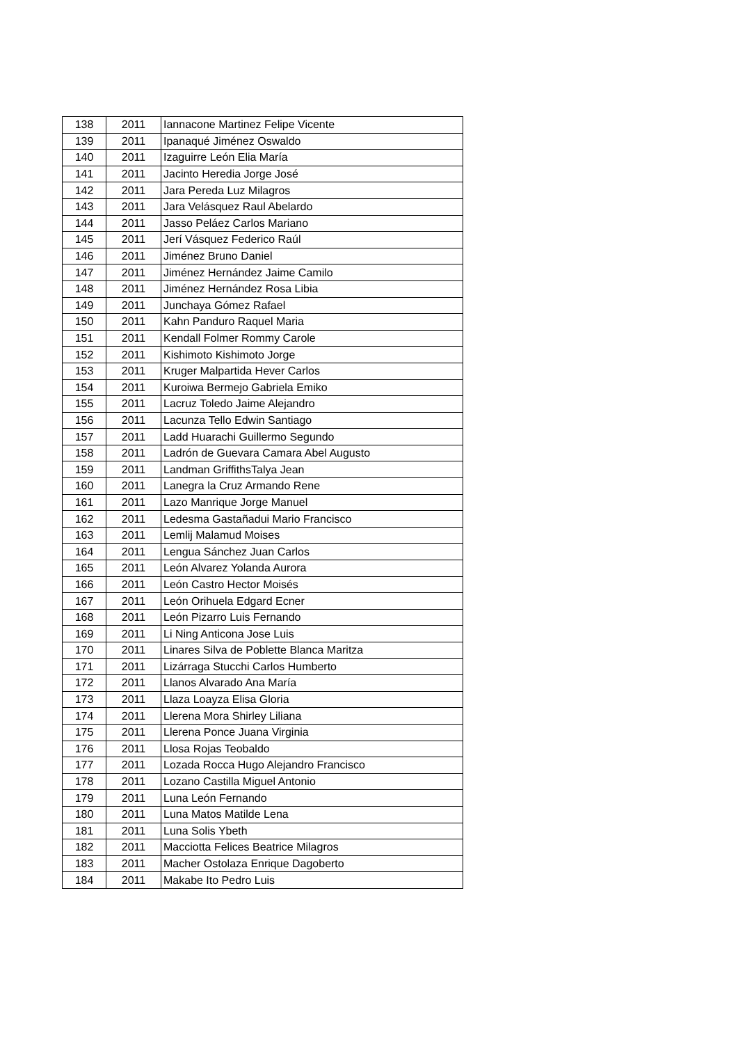| 138 | 2011 | Iannacone Martinez Felipe Vicente |
| 139 | 2011 | Ipanaqué Jiménez Oswaldo |
| 140 | 2011 | Izaguirre León Elia María |
| 141 | 2011 | Jacinto Heredia Jorge José |
| 142 | 2011 | Jara Pereda Luz Milagros |
| 143 | 2011 | Jara Velásquez Raul Abelardo |
| 144 | 2011 | Jasso Peláez Carlos Mariano |
| 145 | 2011 | Jerí Vásquez Federico Raúl |
| 146 | 2011 | Jiménez Bruno Daniel |
| 147 | 2011 | Jiménez Hernández Jaime Camilo |
| 148 | 2011 | Jiménez Hernández Rosa Libia |
| 149 | 2011 | Junchaya Gómez Rafael |
| 150 | 2011 | Kahn Panduro Raquel Maria |
| 151 | 2011 | Kendall Folmer Rommy Carole |
| 152 | 2011 | Kishimoto Kishimoto Jorge |
| 153 | 2011 | Kruger Malpartida Hever Carlos |
| 154 | 2011 | Kuroiwa Bermejo Gabriela Emiko |
| 155 | 2011 | Lacruz Toledo Jaime Alejandro |
| 156 | 2011 | Lacunza Tello Edwin Santiago |
| 157 | 2011 | Ladd Huarachi Guillermo Segundo |
| 158 | 2011 | Ladrón de Guevara Camara Abel Augusto |
| 159 | 2011 | Landman GriffithsTalya Jean |
| 160 | 2011 | Lanegra la Cruz Armando Rene |
| 161 | 2011 | Lazo Manrique Jorge Manuel |
| 162 | 2011 | Ledesma Gastañadui Mario Francisco |
| 163 | 2011 | Lemlij Malamud Moises |
| 164 | 2011 | Lengua Sánchez Juan Carlos |
| 165 | 2011 | León Alvarez Yolanda Aurora |
| 166 | 2011 | León Castro Hector Moisés |
| 167 | 2011 | León Orihuela Edgard Ecner |
| 168 | 2011 | León Pizarro Luis Fernando |
| 169 | 2011 | Li Ning Anticona Jose Luis |
| 170 | 2011 | Linares Silva de Poblette Blanca Maritza |
| 171 | 2011 | Lizárraga Stucchi Carlos Humberto |
| 172 | 2011 | Llanos Alvarado Ana María |
| 173 | 2011 | Llaza Loayza Elisa Gloria |
| 174 | 2011 | Llerena Mora Shirley Liliana |
| 175 | 2011 | Llerena Ponce Juana Virginia |
| 176 | 2011 | Llosa Rojas Teobaldo |
| 177 | 2011 | Lozada Rocca Hugo Alejandro Francisco |
| 178 | 2011 | Lozano Castilla Miguel Antonio |
| 179 | 2011 | Luna León Fernando |
| 180 | 2011 | Luna Matos Matilde Lena |
| 181 | 2011 | Luna Solis Ybeth |
| 182 | 2011 | Macciotta Felices Beatrice Milagros |
| 183 | 2011 | Macher Ostolaza Enrique Dagoberto |
| 184 | 2011 | Makabe Ito Pedro Luis |